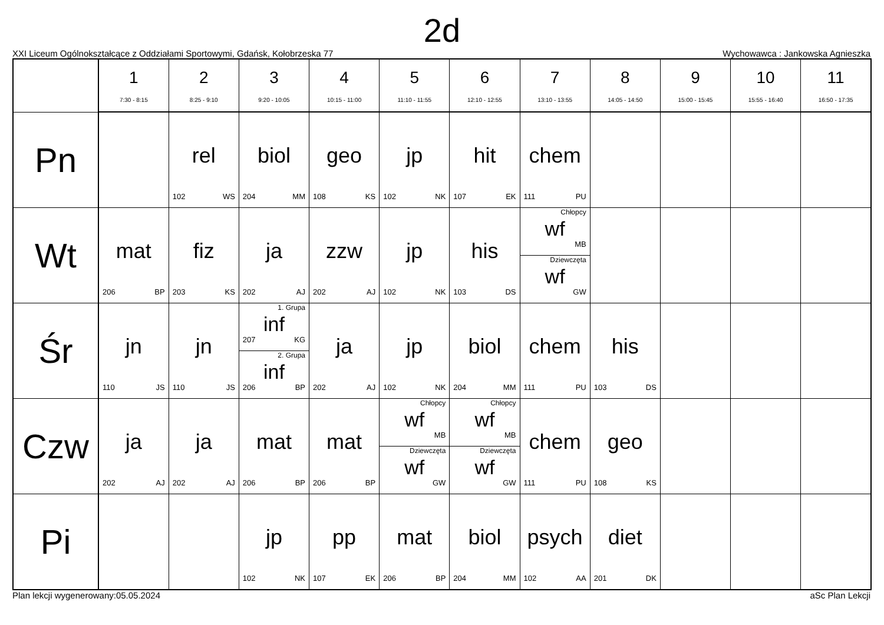2d
XXI Liceum Ogólnokształcące z Oddziałami Sportowymi, Gdańsk, Kołobrzeska 77 Wychowawca : Jankowska Agnieszka
| | 1 7:30 - 8:15 | 2 8:25 - 9:10 | 3 9:20 - 10:05 | 4 10:15 - 11:00 | 5 11:10 - 11:55 | 6 12:10 - 12:55 | 7 13:10 - 13:55 | 8 14:05 - 14:50 | 9 15:00 - 15:45 | 10 15:55 - 16:40 | 11 16:50 - 17:35 |
| --- | --- | --- | --- | --- | --- | --- | --- | --- | --- | --- | --- |
| Pn | | rel 102 WS | biol 204 MM | geo 108 KS | jp 102 NK | hit 107 EK | chem 111 PU | | | | |
| Wt | mat 206 BP | fiz 203 KS | ja 202 AJ | zzw 202 AJ | jp 102 NK | his 103 DS | Chłopcy wf MB Dziewczęta wf GW | | | | |
| Śr | jn 110 JS | jn 110 JS | 1. Grupa inf 207 KG 2. Grupa inf 206 BP | ja 202 AJ | jp 102 NK | biol 204 MM | chem 111 PU | his 103 DS | | | |
| Czw | ja 202 AJ | ja 202 AJ | mat 206 BP | mat 206 BP | Chłopcy wf MB Dziewczęta wf GW | Chłopcy wf MB Dziewczęta wf GW | chem 111 PU | geo 108 KS | | | |
| Pi | | | jp 102 NK | pp 107 EK | mat 206 BP | biol 204 MM | psych 102 AA | diet 201 DK | | | |
Plan lekcji wygenerowany:05.05.2024 aSc Plan Lekcji